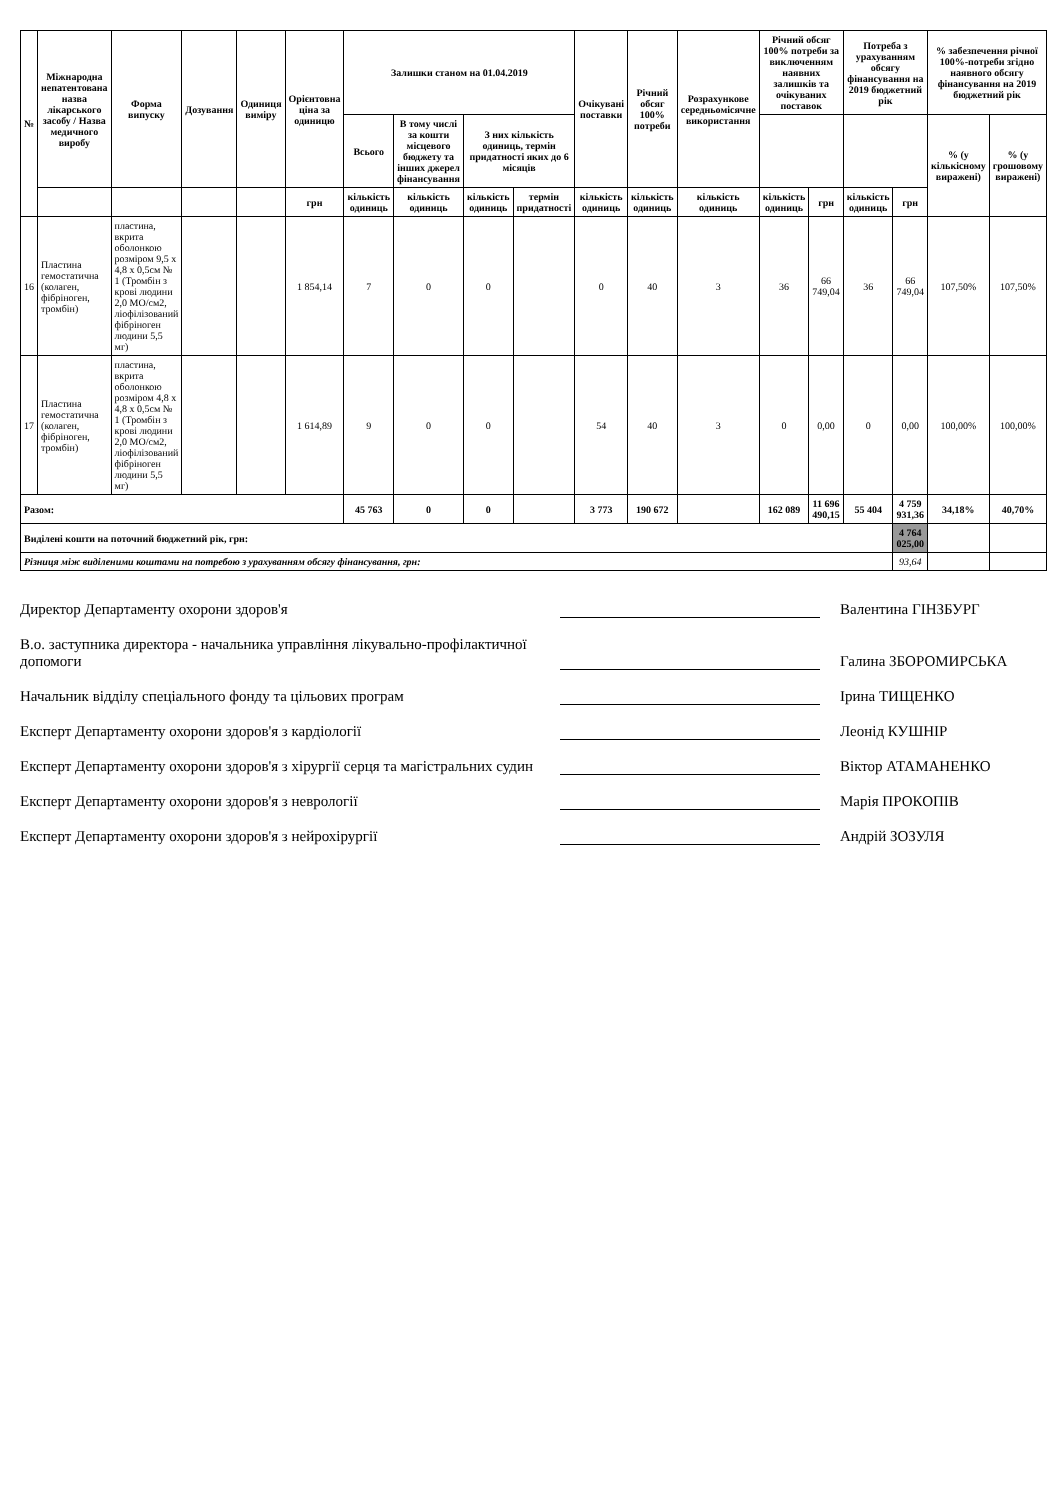| № | Міжнародна непатентована назва лікарського засобу / Назва медичного виробу | Форма випуску | Дозування | Одиниця виміру | Орієнтовна ціна за одиницю | Залишки станом на 01.04.2019 | | | | Очікувані поставки | Річний обсяг 100% потреби | Розрахункове середньомісячне використання | Річний обсяг 100% потреби за виключенням наявних залишків та очікуваних поставок | | Потреба з урахуванням обсягу фінансування на 2019 бюджетний рік | | % забезпечення річної 100%-потреби згідно наявного обсягу фінансування на 2019 бюджетний рік | |
| --- | --- | --- | --- | --- | --- | --- | --- | --- | --- | --- | --- | --- | --- | --- | --- | --- | --- | --- |
| | | | | | | Всього | В тому числі за кошти місцевого бюджету та інших джерел фінансування | З них кількість одиниць, термін придатності яких до 6 місяців | | | | | | | | | % (у кількісному виражені) | % (у грошовому виражені) |
| | | | | | грн | кількість одиниць | кількість одиниць | кількість одиниць | термін придатності | кількість одиниць | кількість одиниць | кількість одиниць | кількість одиниць | грн | кількість одиниць | грн | | |
| 16 | Пластина гемостатична (колаген, фібріноген, тромбін) | пластина, вкрита оболонкою розміром 9,5 x 4,8 x 0,5см № 1 (Тромбін з крові людини 2,0 МО/см2, ліофілізований фібріноген людини 5,5 мг) | | | 1 854,14 | 7 | 0 | 0 | | 0 | 40 | 3 | 36 | 66 749,04 | 36 | 66 749,04 | 107,50% | 107,50% |
| 17 | Пластина гемостатична (колаген, фібріноген, тромбін) | пластина, вкрита оболонкою розміром 4,8 x 4,8 x 0,5см № 1 (Тромбін з крові людини 2,0 МО/см2, ліофілізований фібріноген людини 5,5 мг) | | | 1 614,89 | 9 | 0 | 0 | | 54 | 40 | 3 | 0 | 0,00 | 0 | 0,00 | 100,00% | 100,00% |
| Разом: | | | | | | 45 763 | 0 | 0 | | 3 773 | 190 672 | | 162 089 | 11 696 490,15 | 55 404 | 4 759 931,36 | 34,18% | 40,70% |
| Виділені кошти на поточний бюджетний рік, грн: | | | | | | | | | | | | | | | | 4 764 025,00 | | |
| Різниця між виділеними коштами на потребою з урахуванням обсягу фінансування, грн: | | | | | | | | | | | | | | | | 93,64 | | |
Директор Департаменту охорони здоров'я Валентина ГІНЗБУРГ
В.о. заступника директора - начальника управління лікувально-профілактичної допомоги Галина ЗБОРОМИРСЬКА
Начальник відділу спеціального фонду та цільових програм Ірина ТИЩЕНКО
Експерт Департаменту охорони здоров'я з кардіології Леонід КУШНІР
Експерт Департаменту охорони здоров'я з хірургії серця та магістральних судин Віктор АТАМАНЕНКО
Експерт Департаменту охорони здоров'я з неврології Марія ПРОКОПІВ
Експерт Департаменту охорони здоров'я з нейрохірургії Андрій ЗОЗУЛЯ